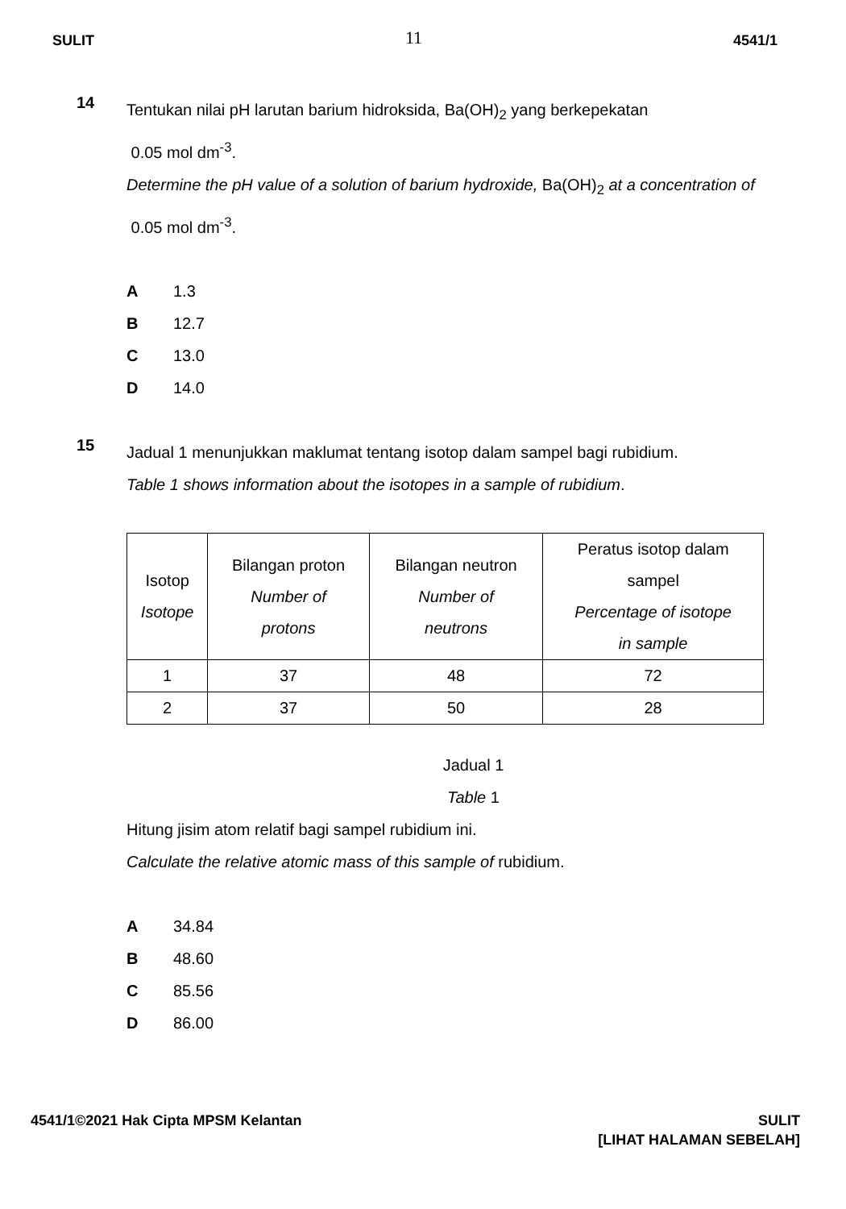SULIT 11 4541/1
14
Tentukan nilai pH larutan barium hidroksida, Ba(OH)<sub>2</sub> yang berkepekatan
0.05 mol dm<sup>-3</sup>.
Determine the pH value of a solution of barium hydroxide, Ba(OH)<sub>2</sub> at a concentration of 0.05 mol dm<sup>-3</sup>.
A 1.3
B 12.7
C 13.0
D 14.0
15
Jadual 1 menunjukkan maklumat tentang isotop dalam sampel bagi rubidium.
Table 1 shows information about the isotopes in a sample of rubidium.
| Isotop Isotope | Bilangan proton Number of protons | Bilangan neutron Number of neutrons | Peratus isotop dalam sampel Percentage of isotope in sample |
| --- | --- | --- | --- |
| 1 | 37 | 48 | 72 |
| 2 | 37 | 50 | 28 |
Jadual 1
Table 1
Hitung jisim atom relatif bagi sampel rubidium ini.
Calculate the relative atomic mass of this sample of rubidium.
A 34.84
B 48.60
C 85.56
D 86.00
4541/1©2021 Hak Cipta MPSM Kelantan
SULIT
[LIHAT HALAMAN SEBELAH]